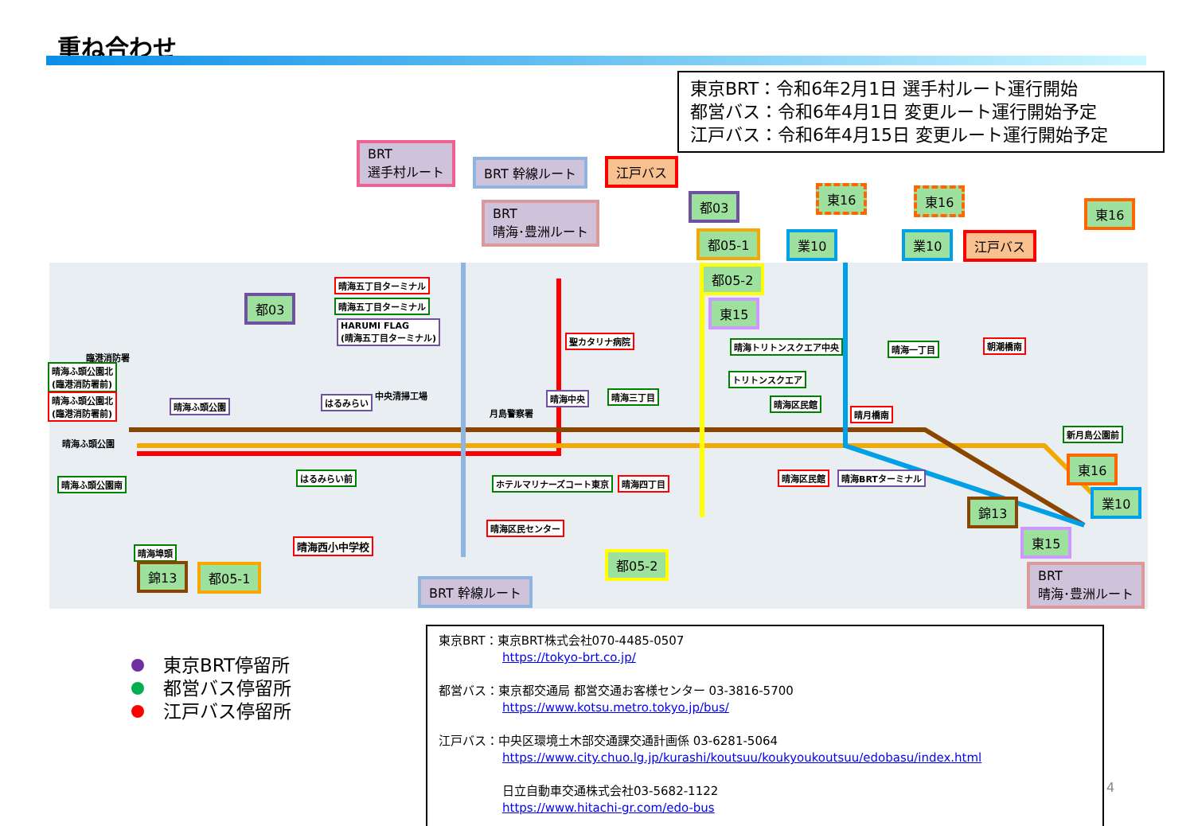重ね合わせ
東京BRT：令和6年2月1日 選手村ルート運行開始
都営バス：令和6年4月1日 変更ルート運行開始予定
江戸バス：令和6年4月15日 変更ルート運行開始予定
BRT
選手村ルート
BRT 幹線ルート 江戸バス
BRT
晴海･豊洲ルート
都03
都05-1
都05-2
東15
東16 東16
業10 業10 江戸バス
東16
都03
晴海五丁目ターミナル
晴海五丁目ターミナル
HARUMI FLAG
(晴海五丁目ターミナル)
臨港消防署
晴海ふ頭公園北
(臨港消防署前)
晴海ふ頭公園北
(臨港消防署前)
晴海ふ頭公園 はるみらい
中央清掃工場
聖カタリナ病院
月島警察署
晴海中央 晴海三丁目
晴海トリトンスクエア中央
トリトンスクエア
晴海区民館
晴海一丁目 朝潮橋南
晴月橋南
新月島公園前
晴海ふ頭公園
晴海ふ頭公園南
はるみらい前
ホテルマリナーズコート東京 晴海四丁目
晴海区民館 晴海BRTターミナル
晴海区民センター
晴海西小中学校
晴海埠頭
錦13 都05-1
BRT 幹線ルート
都05-2
東16
業10
錦13
東15
BRT
晴海･豊洲ルート
東京BRT停留所
都営バス停留所
江戸バス停留所
東京BRT：東京BRT株式会社070-4485-0507
https://tokyo-brt.co.jp/
都営バス：東京都交通局 都営交通お客様センター 03-3816-5700
https://www.kotsu.metro.tokyo.jp/bus/
江戸バス：中央区環境土木部交通課交通計画係 03-6281-5064
https://www.city.chuo.lg.jp/kurashi/koutsuu/koukyoukoutsuu/edobasu/index.html
日立自動車交通株式会社03-5682-1122
https://www.hitachi-gr.com/edo-bus
4